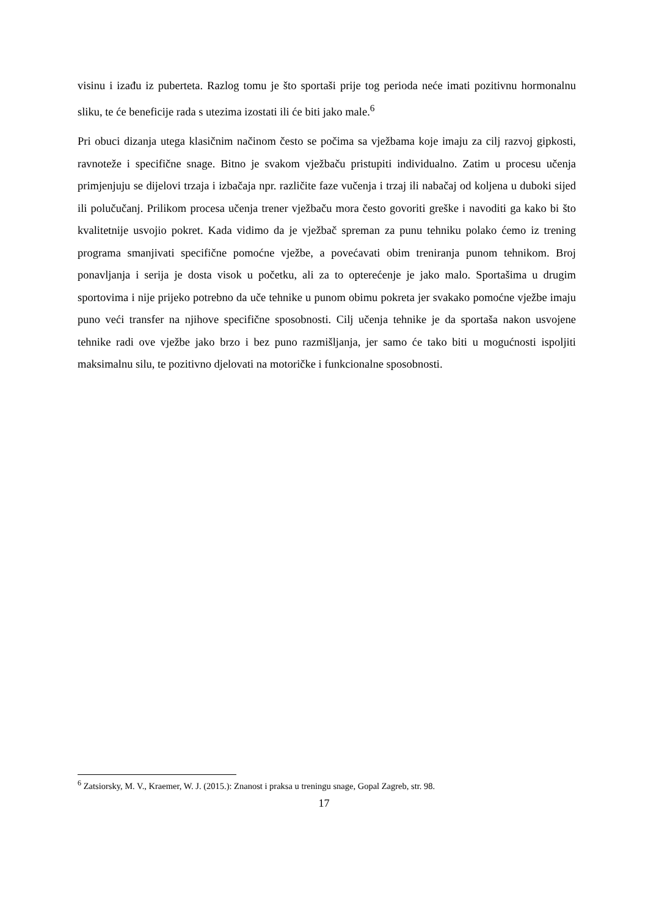visinu i izađu iz puberteta. Razlog tomu je što sportaši prije tog perioda neće imati pozitivnu hormonalnu sliku, te će beneficije rada s utezima izostati ili će biti jako male.<sup>6</sup>
Pri obuci dizanja utega klasičnim načinom često se počima sa vježbama koje imaju za cilj razvoj gipkosti, ravnoteže i specifične snage. Bitno je svakom vježbaču pristupiti individualno. Zatim u procesu učenja primjenjuju se dijelovi trzaja i izbačaja npr. različite faze vučenja i trzaj ili nabačaj od koljena u duboki sijed ili polučučanj. Prilikom procesa učenja trener vježbaču mora često govoriti greške i navoditi ga kako bi što kvalitetnije usvojio pokret. Kada vidimo da je vježbač spreman za punu tehniku polako ćemo iz trening programa smanjivati specifične pomoćne vježbe, a povećavati obim treniranja punom tehnikom. Broj ponavljanja i serija je dosta visok u početku, ali za to opterećenje je jako malo. Sportašima u drugim sportovima i nije prijeko potrebno da uče tehnike u punom obimu pokreta jer svakako pomoćne vježbe imaju puno veći transfer na njihove specifične sposobnosti. Cilj učenja tehnike je da sportaša nakon usvojene tehnike radi ove vježbe jako brzo i bez puno razmišljanja, jer samo će tako biti u mogućnosti ispoljiti maksimalnu silu, te pozitivno djelovati na motoričke i funkcionalne sposobnosti.
<sup>6</sup> Zatsiorsky, M. V., Kraemer, W. J. (2015.): Znanost i praksa u treningu snage, Gopal Zagreb, str. 98.
17